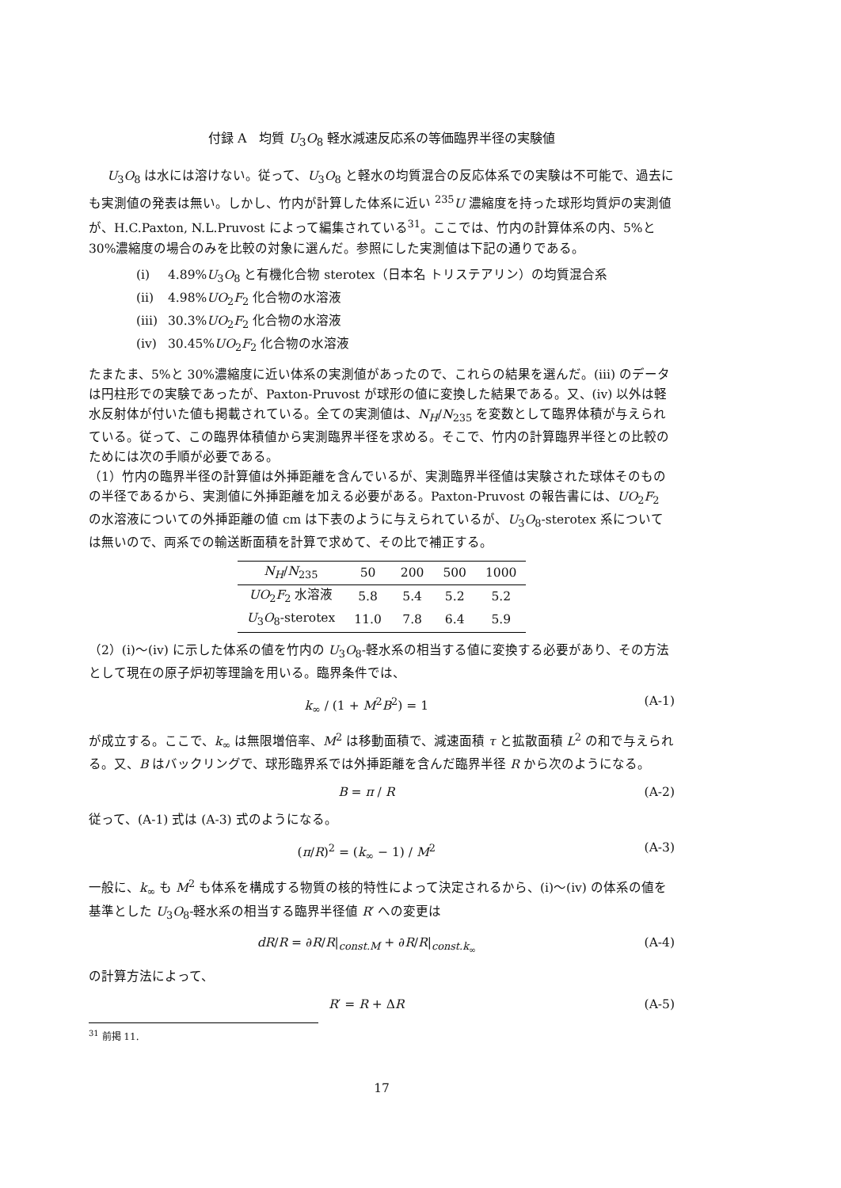付録 A　均質 U<sub>3</sub>O<sub>8</sub> 軽水減速反応系の等価臨界半径の実験値
U<sub>3</sub>O<sub>8</sub> は水には溶けない。従って、U<sub>3</sub>O<sub>8</sub> と軽水の均質混合の反応体系での実験は不可能で、過去にも実測値の発表は無い。しかし、竹内が計算した体系に近い <sup>235</sup>U 濃縮度を持った球形均質炉の実測値が、H.C.Paxton, N.L.Pruvost によって編集されている<sup>31</sup>。ここでは、竹内の計算体系の内、5%と 30%濃縮度の場合のみを比較の対象に選んだ。参照にした実測値は下記の通りである。
(i) 4.89%U<sub>3</sub>O<sub>8</sub> と有機化合物 sterotex（日本名 トリステアリン）の均質混合系
(ii) 4.98%UO<sub>2</sub>F<sub>2</sub> 化合物の水溶液
(iii) 30.3%UO<sub>2</sub>F<sub>2</sub> 化合物の水溶液
(iv) 30.45%UO<sub>2</sub>F<sub>2</sub> 化合物の水溶液
たまたま、5%と 30%濃縮度に近い体系の実測値があったので、これらの結果を選んだ。(iii) のデータは円柱形での実験であったが、Paxton-Pruvost が球形の値に変換した結果である。又、(iv) 以外は軽水反射体が付いた値も掲載されている。全ての実測値は、N<sub>H</sub>/N<sub>235</sub> を変数として臨界体積が与えられている。従って、この臨界体積値から実測臨界半径を求める。そこで、竹内の計算臨界半径との比較のためには次の手順が必要である。
（1）竹内の臨界半径の計算値は外挿距離を含んでいるが、実測臨界半径値は実験された球体そのものの半径であるから、実測値に外挿距離を加える必要がある。Paxton-Pruvost の報告書には、UO<sub>2</sub>F<sub>2</sub> の水溶液についての外挿距離の値 cm は下表のように与えられているが、U<sub>3</sub>O<sub>8</sub>-sterotex 系については無いので、両系での輸送断面積を計算で求めて、その比で補正する。
| N<sub>H</sub> / N<sub>235</sub> | 50 | 200 | 500 | 1000 |
| --- | --- | --- | --- | --- |
| UO<sub>2</sub> F<sub>2</sub> 水溶液 | 5.8 | 5.4 | 5.2 | 5.2 |
| U<sub>3</sub> O<sub>8</sub>-sterotex | 11.0 | 7.8 | 6.4 | 5.9 |
（2）(i)〜(iv) に示した体系の値を竹内の U<sub>3</sub>O<sub>8</sub>-軽水系の相当する値に変換する必要があり、その方法として現在の原子炉初等理論を用いる。臨界条件では、
k<sub>∞</sub> / (1 + M<sup>2</sup>B<sup>2</sup>) = 1 (A-1)
が成立する。ここで、k<sub>∞</sub> は無限増倍率、M<sup>2</sup> は移動面積で、減速面積 τ と拡散面積 L<sup>2</sup> の和で与えられる。又、B はバックリングで、球形臨界系では外挿距離を含んだ臨界半径 R から次のようになる。
B = π / R (A-2)
従って、(A-1) 式は (A-3) 式のようになる。
(π/R)<sup>2</sup> = (k<sub>∞</sub> − 1) / M<sup>2</sup> (A-3)
一般に、k<sub>∞</sub> も M<sup>2</sup> も体系を構成する物質の核的特性によって決定されるから、(i)〜(iv) の体系の値を基準とした U<sub>3</sub>O<sub>8</sub>-軽水系の相当する臨界半径値 R′ への変更は
dR/R = ∂R/R|<sub>const.M</sub> + ∂R/R|<sub>const.k<sub>∞</sub></sub> (A-4)
の計算方法によって、
R′ = R + ΔR (A-5)
<sup>31</sup> 前掲 11.
17